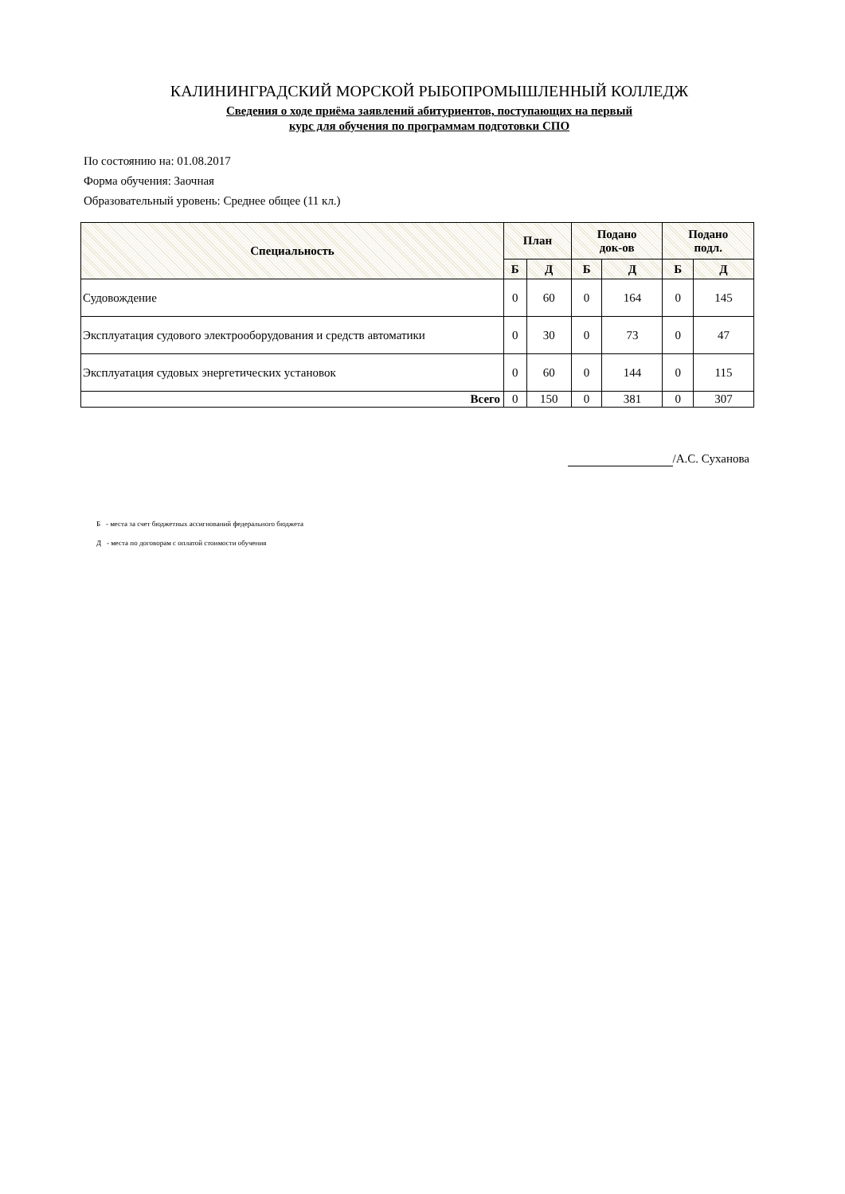КАЛИНИНГРАДСКИЙ МОРСКОЙ РЫБОПРОМЫШЛЕННЫЙ КОЛЛЕДЖ
Сведения о ходе приёма заявлений абитуриентов, поступающих на первый
курс для обучения по программам подготовки СПО
По состоянию на: 01.08.2017
Форма обучения: Заочная
Образовательный уровень: Среднее общее (11 кл.)
| Специальность | План | | Подано док-ов | | Подано подл. | |
| --- | --- | --- | --- | --- | --- | --- |
| | Б | Д | Б | Д | Б | Д |
| Судовождение | 0 | 60 | 0 | 164 | 0 | 145 |
| Эксплуатация судового электрооборудования и средств автоматики | 0 | 30 | 0 | 73 | 0 | 47 |
| Эксплуатация судовых энергетических установок | 0 | 60 | 0 | 144 | 0 | 115 |
| Всего | 0 | 150 | 0 | 381 | 0 | 307 |
/А.С. Суханова
Б - места за счет бюджетных ассигнований федерального бюджета
Д - места по договорам с оплатой стоимости обучения